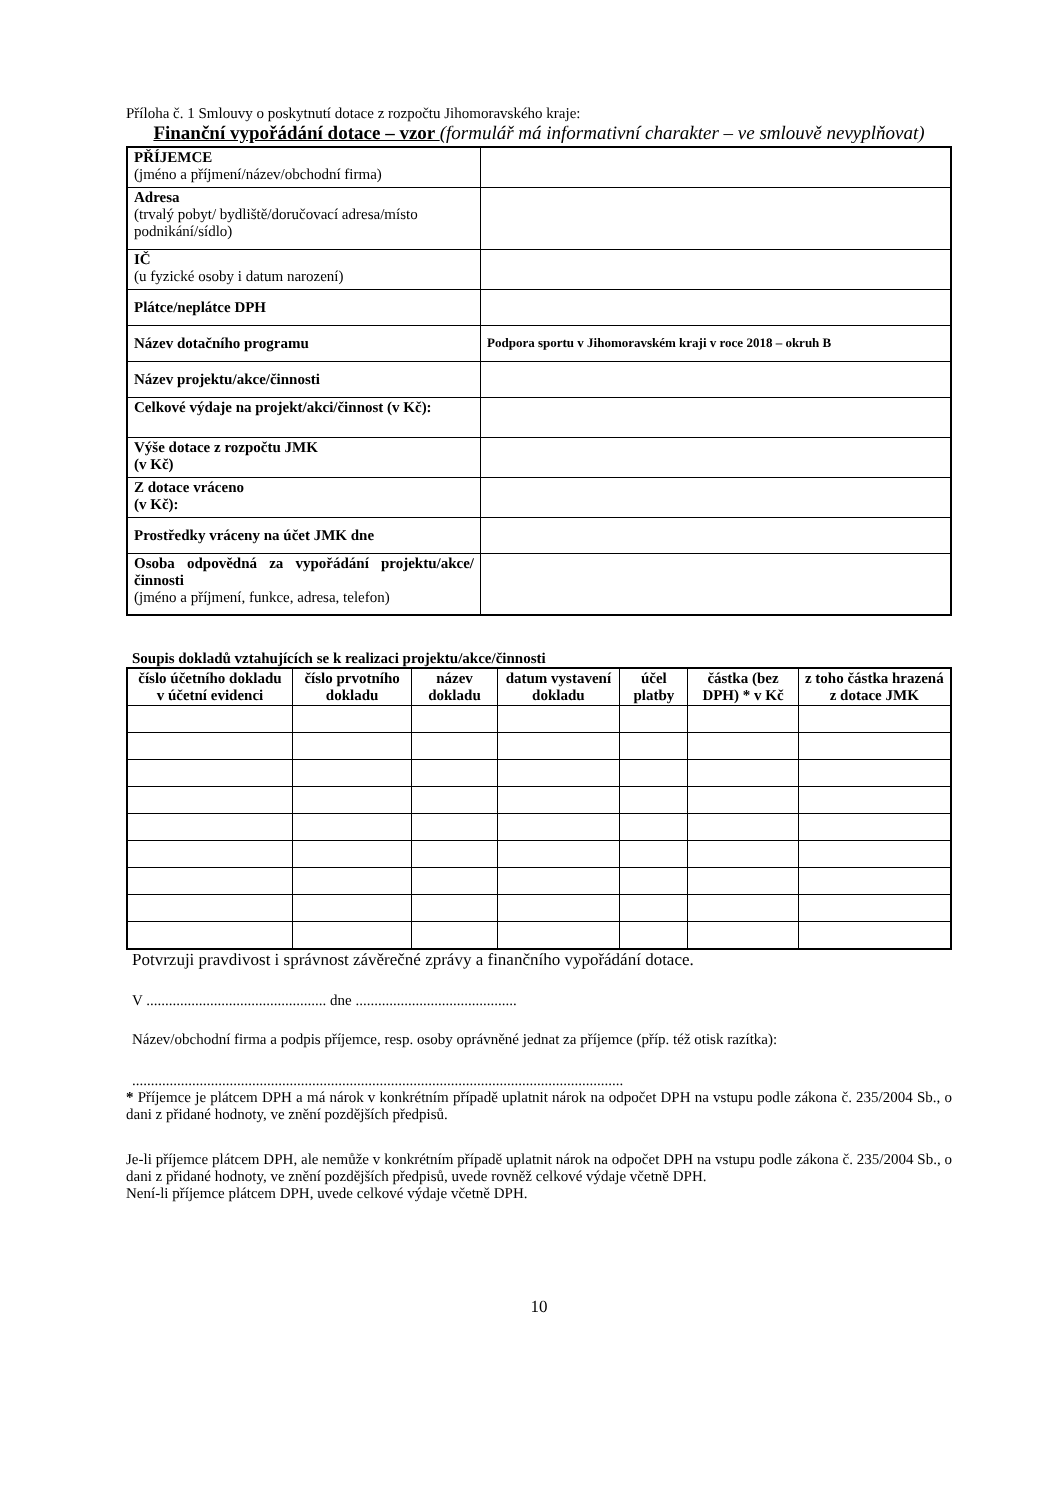Příloha č. 1 Smlouvy o poskytnutí dotace z rozpočtu Jihomoravského kraje:
Finanční vypořádání dotace – vzor (formulář má informativní charakter – ve smlouvě nevyplňovat)
| PŘÍJEMCE (jméno a příjmení/název/obchodní firma) | |
| Adresa (trvalý pobyt/ bydliště/doručovací adresa/místo podnikání/sídlo) | |
| IČ (u fyzické osoby i datum narození) | |
| Plátce/neplátce DPH | |
| Název dotačního programu | Podpora sportu v Jihomoravském kraji v roce 2018 – okruh B |
| Název projektu/akce/činnosti | |
| Celkové výdaje na projekt/akci/činnost (v Kč): | |
| Výše dotace z rozpočtu JMK (v Kč) | |
| Z dotace vráceno (v Kč): | |
| Prostředky vráceny na účet JMK dne | |
| Osoba odpovědná za vypořádání projektu/akce/činnosti (jméno a příjmení, funkce, adresa, telefon) | |
Soupis dokladů vztahujících se k realizaci projektu/akce/činnosti
| číslo účetního dokladu v účetní evidenci | číslo prvotního dokladu | název dokladu | datum vystavení dokladu | účel platby | částka (bez DPH) * v Kč | z toho částka hrazená z dotace JMK |
| --- | --- | --- | --- | --- | --- | --- |
Potvrzuji pravdivost i správnost závěrečné zprávy a finančního vypořádání dotace.
V ................................................ dne ...........................................
Název/obchodní firma a podpis příjemce, resp. osoby oprávněné jednat za příjemce (příp. též otisk razítka):
...................................................................................................................................
* Příjemce je plátcem DPH a má nárok v konkrétním případě uplatnit nárok na odpočet DPH na vstupu podle zákona č. 235/2004 Sb., o dani z přidané hodnoty, ve znění pozdějších předpisů.
Je-li příjemce plátcem DPH, ale nemůže v konkrétním případě uplatnit nárok na odpočet DPH na vstupu podle zákona č. 235/2004 Sb., o dani z přidané hodnoty, ve znění pozdějších předpisů, uvede rovněž celkové výdaje včetně DPH.
Není-li příjemce plátcem DPH, uvede celkové výdaje včetně DPH.
10